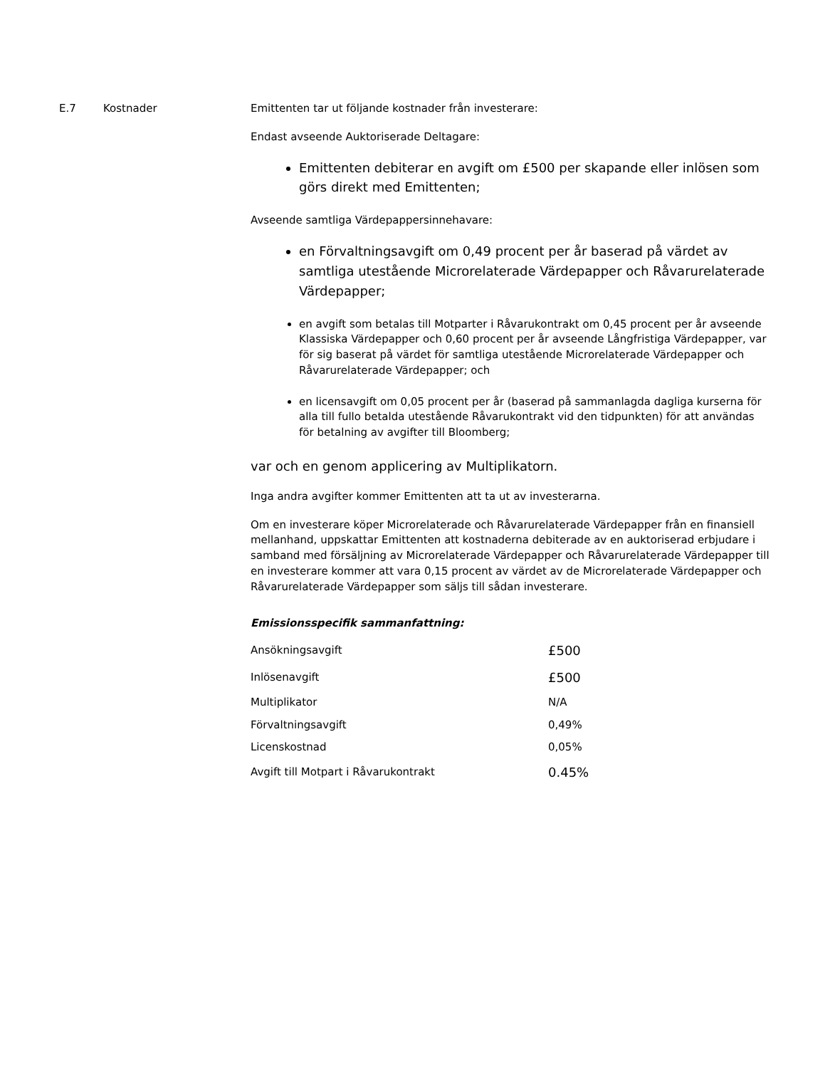E.7 Kostnader Emittenten tar ut följande kostnader från investerare:
Endast avseende Auktoriserade Deltagare:
Emittenten debiterar en avgift om £500 per skapande eller inlösen som görs direkt med Emittenten;
Avseende samtliga Värdepappersinnehavare:
en Förvaltningsavgift om 0,49 procent per år baserad på värdet av samtliga utestående Microrelaterade Värdepapper och Råvarurelaterade Värdepapper;
en avgift som betalas till Motparter i Råvarukontrakt om 0,45 procent per år avseende Klassiska Värdepapper och 0,60 procent per år avseende Långfristiga Värdepapper, var för sig baserat på värdet för samtliga utestående Microrelaterade Värdepapper och Råvarurelaterade Värdepapper; och
en licensavgift om 0,05 procent per år (baserad på sammanlagda dagliga kurserna för alla till fullo betalda utestående Råvarukontrakt vid den tidpunkten) för att användas för betalning av avgifter till Bloomberg;
var och en genom applicering av Multiplikatorn.
Inga andra avgifter kommer Emittenten att ta ut av investerarna.
Om en investerare köper Microrelaterade och Råvarurelaterade Värdepapper från en finansiell mellanhand, uppskattar Emittenten att kostnaderna debiterade av en auktoriserad erbjudare i samband med försäljning av Microrelaterade Värdepapper och Råvarurelaterade Värdepapper till en investerare kommer att vara 0,15 procent av värdet av de Microrelaterade Värdepapper och Råvarurelaterade Värdepapper som säljs till sådan investerare.
Emissionsspecifik sammanfattning:
| Ansökningsavgift | £500 |
| Inlösenavgift | £500 |
| Multiplikator | N/A |
| Förvaltningsavgift | 0,49% |
| Licenskostnad | 0,05% |
| Avgift till Motpart i Råvarukontrakt | 0.45% |